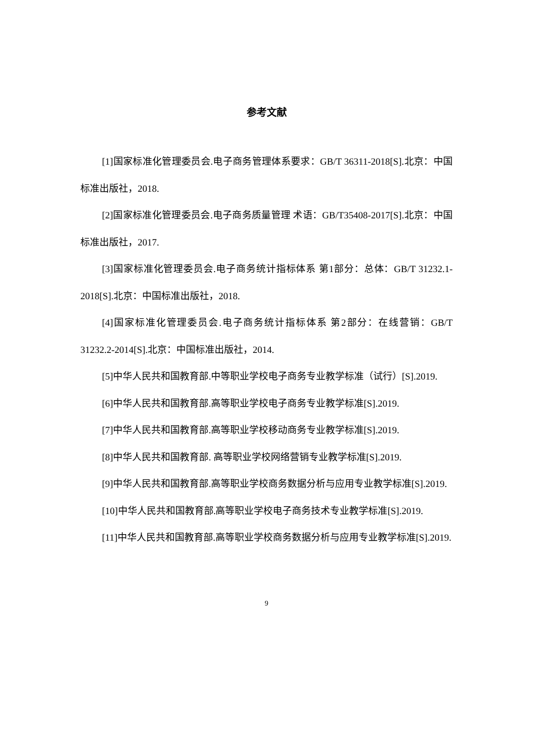参考文献
[1]国家标准化管理委员会.电子商务管理体系要求：GB/T 36311-2018[S].北京：中国标准出版社，2018.
[2]国家标准化管理委员会.电子商务质量管理 术语：GB/T35408-2017[S].北京：中国标准出版社，2017.
[3]国家标准化管理委员会.电子商务统计指标体系 第1部分：总体：GB/T 31232.1-2018[S].北京：中国标准出版社，2018.
[4]国家标准化管理委员会.电子商务统计指标体系 第2部分：在线营销：GB/T 31232.2-2014[S].北京：中国标准出版社，2014.
[5]中华人民共和国教育部.中等职业学校电子商务专业教学标准（试行）[S].2019.
[6]中华人民共和国教育部.高等职业学校电子商务专业教学标准[S].2019.
[7]中华人民共和国教育部.高等职业学校移动商务专业教学标准[S].2019.
[8]中华人民共和国教育部. 高等职业学校网络营销专业教学标准[S].2019.
[9]中华人民共和国教育部.高等职业学校商务数据分析与应用专业教学标准[S].2019.
[10]中华人民共和国教育部.高等职业学校电子商务技术专业教学标准[S].2019.
[11]中华人民共和国教育部.高等职业学校商务数据分析与应用专业教学标准[S].2019.
9